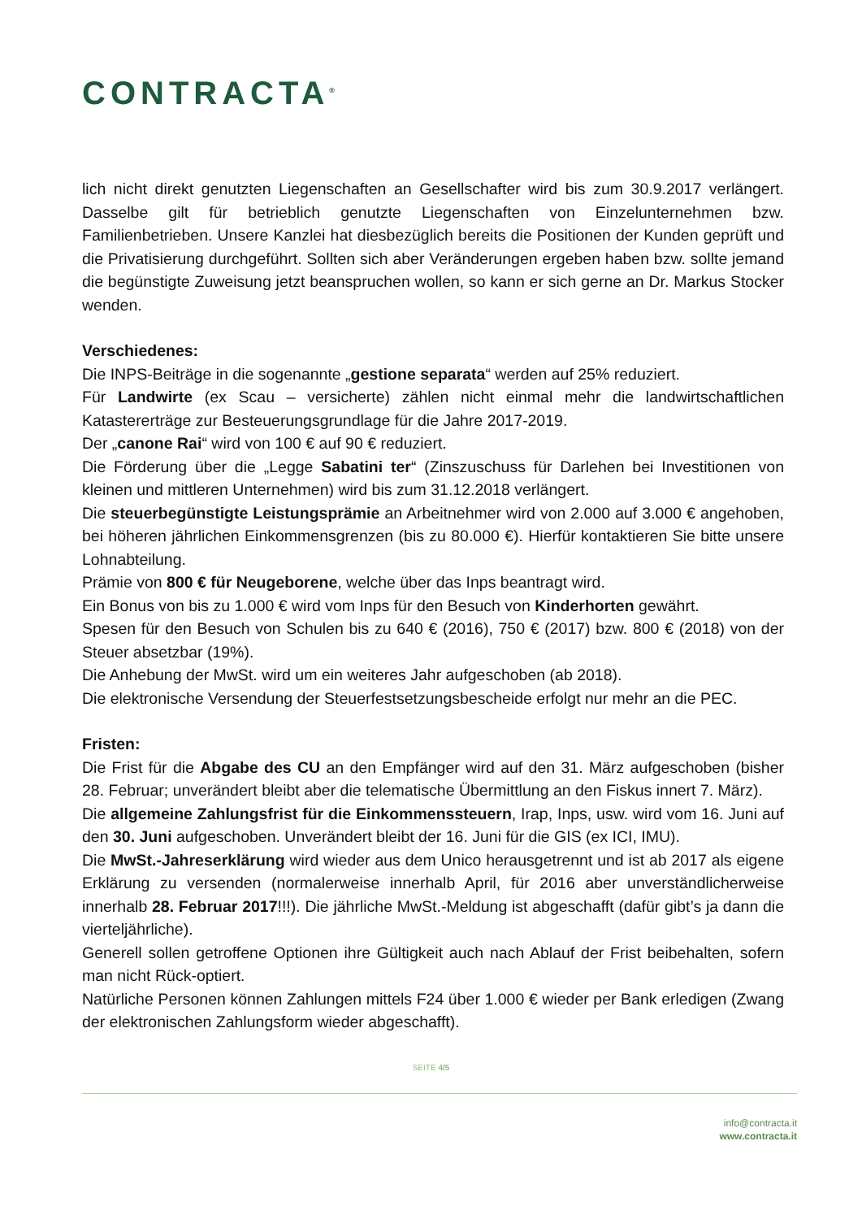CONTRACTA<sup>®</sup>
lich nicht direkt genutzten Liegenschaften an Gesellschafter wird bis zum 30.9.2017 verlängert. Dasselbe gilt für betrieblich genutzte Liegenschaften von Einzelunternehmen bzw. Familienbetrieben. Unsere Kanzlei hat diesbezüglich bereits die Positionen der Kunden geprüft und die Privatisierung durchgeführt. Sollten sich aber Veränderungen ergeben haben bzw. sollte jemand die begünstigte Zuweisung jetzt beanspruchen wollen, so kann er sich gerne an Dr. Markus Stocker wenden.
Verschiedenes:
Die INPS-Beiträge in die sogenannte „gestione separata“ werden auf 25% reduziert.
Für Landwirte (ex Scau – versicherte) zählen nicht einmal mehr die landwirtschaftlichen Katastererträge zur Besteuerungsgrundlage für die Jahre 2017-2019.
Der „canone Rai“ wird von 100 € auf 90 € reduziert.
Die Förderung über die „Legge Sabatini ter“ (Zinszuschuss für Darlehen bei Investitionen von kleinen und mittleren Unternehmen) wird bis zum 31.12.2018 verlängert.
Die steuerbegünstigte Leistungsprämie an Arbeitnehmer wird von 2.000 auf 3.000 € angehoben, bei höheren jährlichen Einkommensgrenzen (bis zu 80.000 €). Hierfür kontaktieren Sie bitte unsere Lohnabteilung.
Prämie von 800 € für Neugeborene, welche über das Inps beantragt wird.
Ein Bonus von bis zu 1.000 € wird vom Inps für den Besuch von Kinderhorten gewährt.
Spesen für den Besuch von Schulen bis zu 640 € (2016), 750 € (2017) bzw. 800 € (2018) von der Steuer absetzbar (19%).
Die Anhebung der MwSt. wird um ein weiteres Jahr aufgeschoben (ab 2018).
Die elektronische Versendung der Steuerfestsetzungsbescheide erfolgt nur mehr an die PEC.
Fristen:
Die Frist für die Abgabe des CU an den Empfänger wird auf den 31. März aufgeschoben (bisher 28. Februar; unverändert bleibt aber die telematische Übermittlung an den Fiskus innert 7. März).
Die allgemeine Zahlungsfrist für die Einkommenssteuern, Irap, Inps, usw. wird vom 16. Juni auf den 30. Juni aufgeschoben. Unverändert bleibt der 16. Juni für die GIS (ex ICI, IMU).
Die MwSt.-Jahreserklärung wird wieder aus dem Unico herausgetrennt und ist ab 2017 als eigene Erklärung zu versenden (normalerweise innerhalb April, für 2016 aber unverständlicherweise innerhalb 28. Februar 2017!!!). Die jährliche MwSt.-Meldung ist abgeschafft (dafür gibt’s ja dann die vierteljährliche).
Generell sollen getroffene Optionen ihre Gültigkeit auch nach Ablauf der Frist beibehalten, sofern man nicht Rück-optiert.
Natürliche Personen können Zahlungen mittels F24 über 1.000 € wieder per Bank erledigen (Zwang der elektronischen Zahlungsform wieder abgeschafft).
SEITE 4/5
info@contracta.it
www.contracta.it